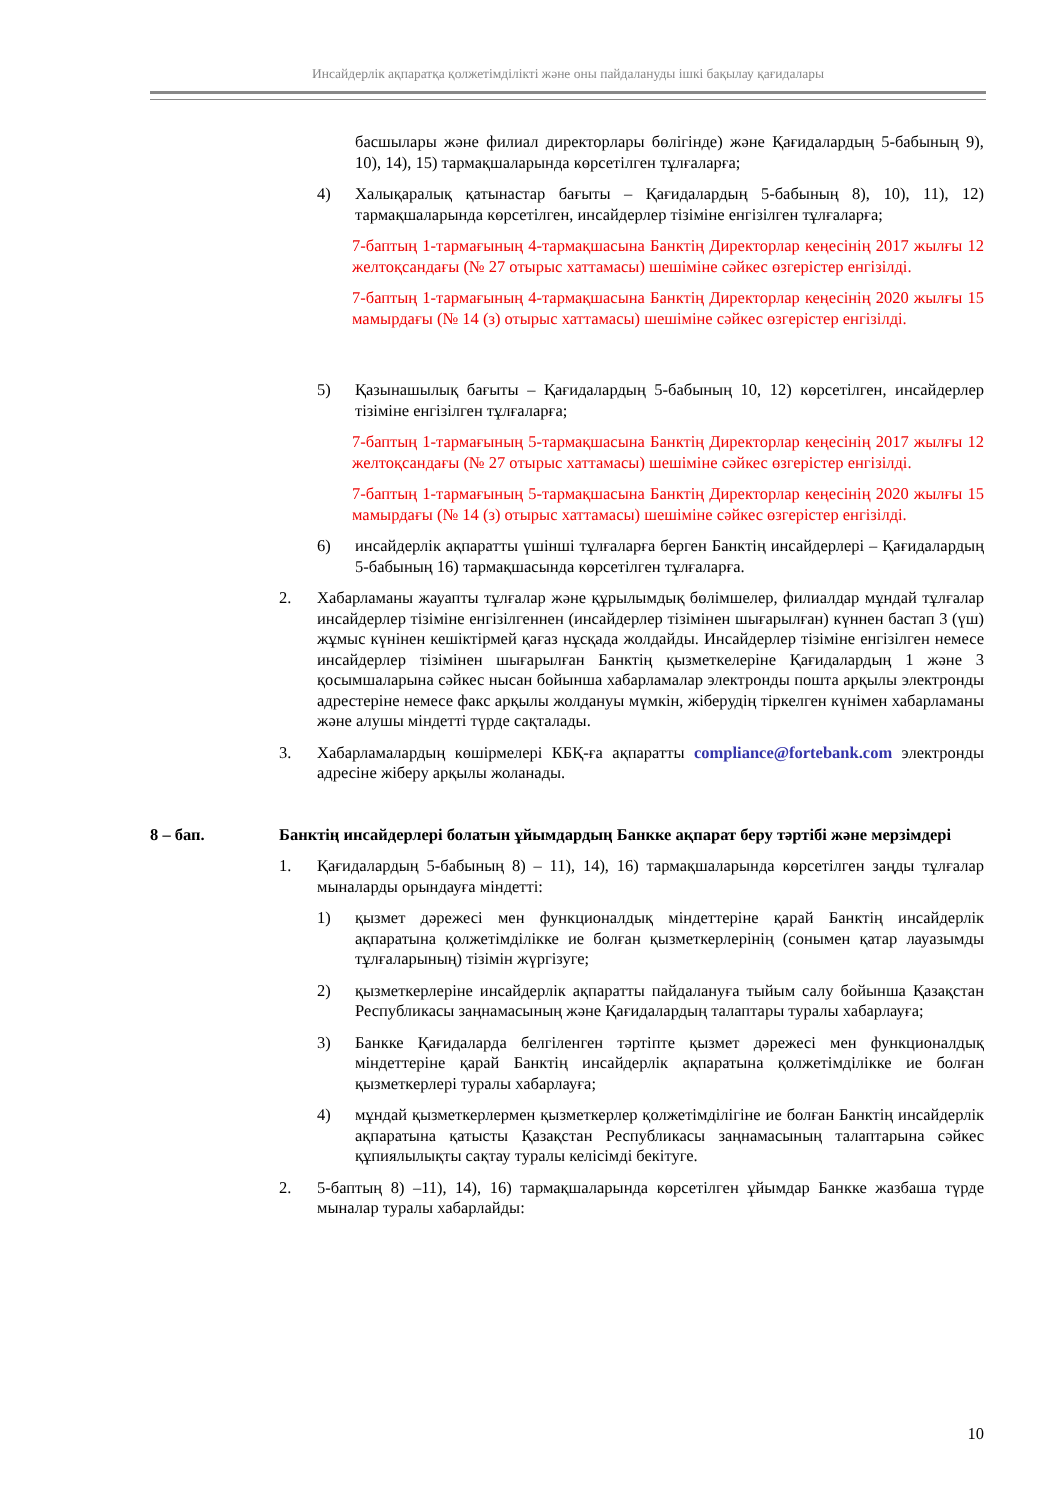Инсайдерлік ақпаратқа қолжетімділікті және оны пайдалануды ішкі бақылау қағидалары
басшылары және филиал директорлары бөлігінде) және Қағидалардың 5-бабының 9), 10), 14), 15) тармақшаларында көрсетілген тұлғаларға;
4) Халықаралық қатынастар бағыты – Қағидалардың 5-бабының 8), 10), 11), 12) тармақшаларында көрсетілген, инсайдерлер тізіміне енгізілген тұлғаларға;
7-баптың 1-тармағының 4-тармақшасына Банктің Директорлар кеңесінің 2017 жылғы 12 желтоқсандағы (№ 27 отырыс хаттамасы) шешіміне сәйкес өзгерістер енгізілді.
7-баптың 1-тармағының 4-тармақшасына Банктің Директорлар кеңесінің 2020 жылғы 15 мамырдағы (№ 14 (з) отырыс хаттамасы) шешіміне сәйкес өзгерістер енгізілді.
5) Қазынашылық бағыты – Қағидалардың 5-бабының 10, 12) көрсетілген, инсайдерлер тізіміне енгізілген тұлғаларға;
7-баптың 1-тармағының 5-тармақшасына Банктің Директорлар кеңесінің 2017 жылғы 12 желтоқсандағы (№ 27 отырыс хаттамасы) шешіміне сәйкес өзгерістер енгізілді.
7-баптың 1-тармағының 5-тармақшасына Банктің Директорлар кеңесінің 2020 жылғы 15 мамырдағы (№ 14 (з) отырыс хаттамасы) шешіміне сәйкес өзгерістер енгізілді.
6) инсайдерлік ақпаратты үшінші тұлғаларға берген Банктің инсайдерлері – Қағидалардың 5-бабының 16) тармақшасында көрсетілген тұлғаларға.
2. Хабарламаны жауапты тұлғалар және құрылымдық бөлімшелер, филиалдар мұндай тұлғалар инсайдерлер тізіміне енгізілгеннен (инсайдерлер тізімінен шығарылған) күннен бастап 3 (үш) жұмыс күнінен кешіктірмей қағаз нұсқада жолдайды. Инсайдерлер тізіміне енгізілген немесе инсайдерлер тізімінен шығарылған Банктің қызметкелеріне Қағидалардың 1 және 3 қосымшаларына сәйкес нысан бойынша хабарламалар электронды пошта арқылы электронды адрестеріне немесе факс арқылы жолдануы мүмкін, жіберудің тіркелген күнімен хабарламаны және алушы міндетті түрде сақталады.
3. Хабарламалардың көшірмелері КБҚ-ға ақпаратты compliance@fortebank.com электронды адресіне жіберу арқылы жоланады.
8 – бап. Банктің инсайдерлері болатын ұйымдардың Банкке ақпарат беру тәртібі және мерзімдері
1. Қағидалардың 5-бабының 8) – 11), 14), 16) тармақшаларында көрсетілген заңды тұлғалар мыналарды орындауға міндетті:
1) қызмет дәрежесі мен функционалдық міндеттеріне қарай Банктің инсайдерлік ақпаратына қолжетімділікке ие болған қызметкерлерінің (сонымен қатар лауазымды тұлғаларының) тізімін жүргізуге;
2) қызметкерлеріне инсайдерлік ақпаратты пайдалануға тыйым салу бойынша Қазақстан Республикасы заңнамасының және Қағидалардың талаптары туралы хабарлауға;
3) Банкке Қағидаларда белгіленген тәртіпте қызмет дәрежесі мен функционалдық міндеттеріне қарай Банктің инсайдерлік ақпаратына қолжетімділікке ие болған қызметкерлері туралы хабарлауға;
4) мұндай қызметкерлермен қызметкерлер қолжетімділігіне ие болған Банктің инсайдерлік ақпаратына қатысты Қазақстан Республикасы заңнамасының талаптарына сәйкес құпиялылықты сақтау туралы келісімді бекітуге.
2. 5-баптың 8) –11), 14), 16) тармақшаларында көрсетілген ұйымдар Банкке жазбаша түрде мыналар туралы хабарлайды:
10